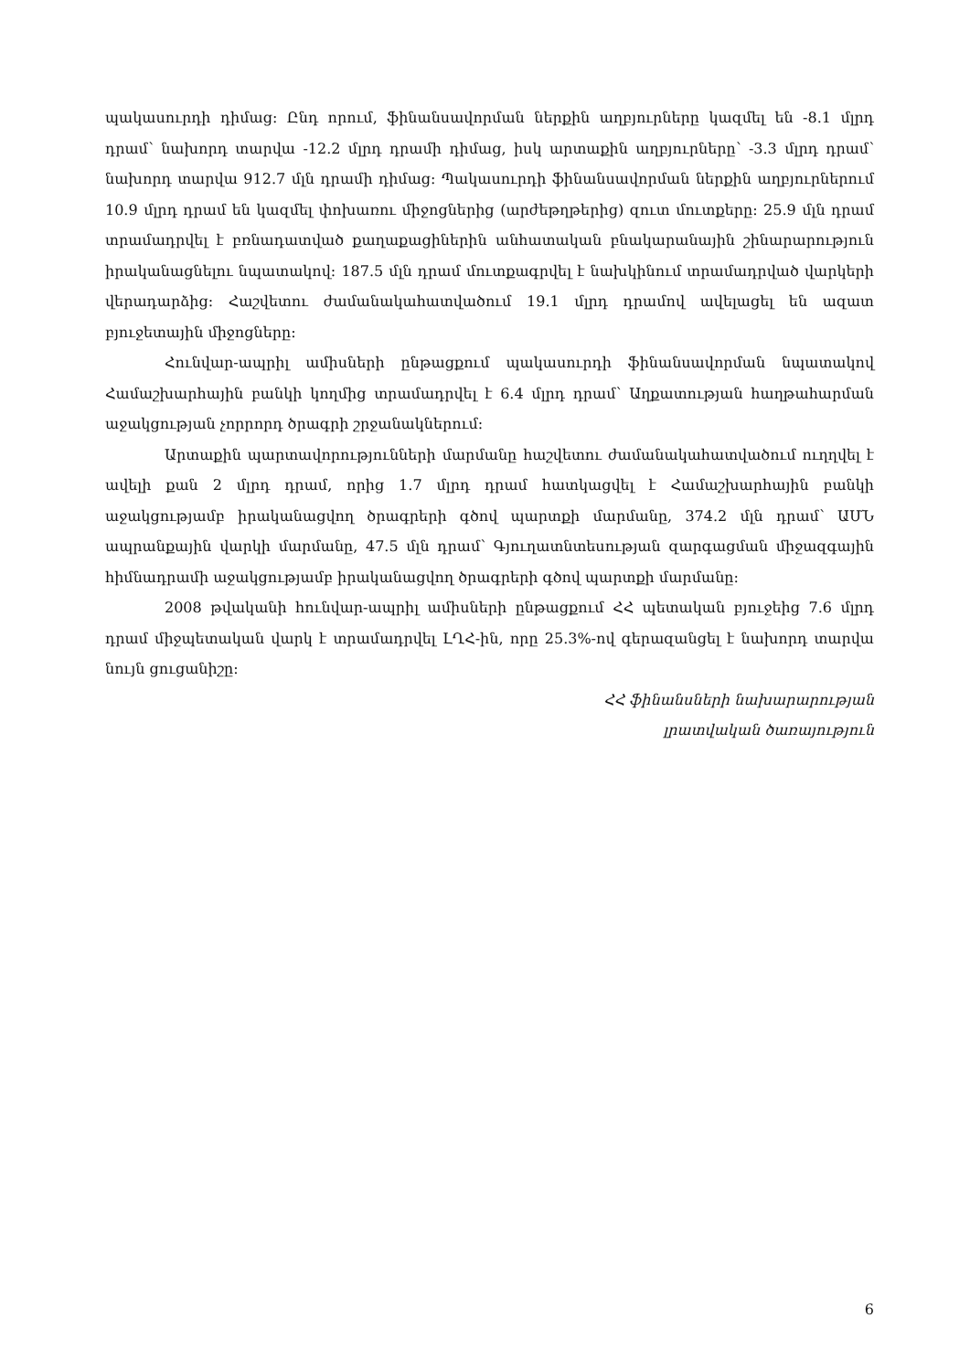պակասուրդի դիմաց: Ընդ որում, ֆինանսավորման ներքին աղբյուրները կազմել են -8.1 մլրդ դրամ՝ նախորդ տարվա -12.2 մլրդ դրամի դիմաց, իսկ արտաքին աղբյուրները՝ -3.3 մլրդ դրամ՝ նախորդ տարվա 912.7 մլն դրամի դիմաց: Պակասուրդի ֆինանսավորման ներքին աղբյուրներում 10.9 մլրդ դրամ են կազմել փոխառու միջոցներից (արժեթղթերից) զուտ մուտքերը: 25.9 մլն դրամ տրամադրվել է բռնադատված քաղաքացիներին անհատական բնակարանային շինարարություն իրականացնելու նպատակով: 187.5 մլն դրամ մուտքագրվել է նախկինում տրամադրված վարկերի վերադարձից: Հաշվետու ժամանակահատվածում 19.1 մլրդ դրամով ավելացել են ազատ բյուջետային միջոցները:
Հունվար-ապրիլ ամիսների ընթացքում պակասուրդի ֆինանսավորման նպատակով Համաշխարհային բանկի կողմից տրամադրվել է 6.4 մլրդ դրամ՝ Աղքատության հաղթահարման աջակցության չորրորդ ծրագրի շրջանակներում:
Արտաքին պարտավորությունների մարմանը հաշվետու ժամանակահատվածում ուղղվել է ավելի քան 2 մլրդ դրամ, որից 1.7 մլրդ դրամ հատկացվել է Համաշխարհային բանկի աջակցությամբ իրականացվող ծրագրերի գծով պարտքի մարմանը, 374.2 մլն դրամ՝ ԱՄՆ ապրանքային վարկի մարմանը, 47.5 մլն դրամ՝ Գյուղատնտեսության զարգացման միջազգային հիմնադրամի աջակցությամբ իրականացվող ծրագրերի գծով պարտքի մարմանը:
2008 թվականի հունվար-ապրիլ ամիսների ընթացքում ՀՀ պետական բյուջեից 7.6 մլրդ դրամ միջպետական վարկ է տրամադրվել ԼՂՀ-ին, որը 25.3%-ով գերազանցել է նախորդ տարվա նույն ցուցանիշը:
ՀՀ ֆինանսների նախարարության
լրատվական ծառայություն
6